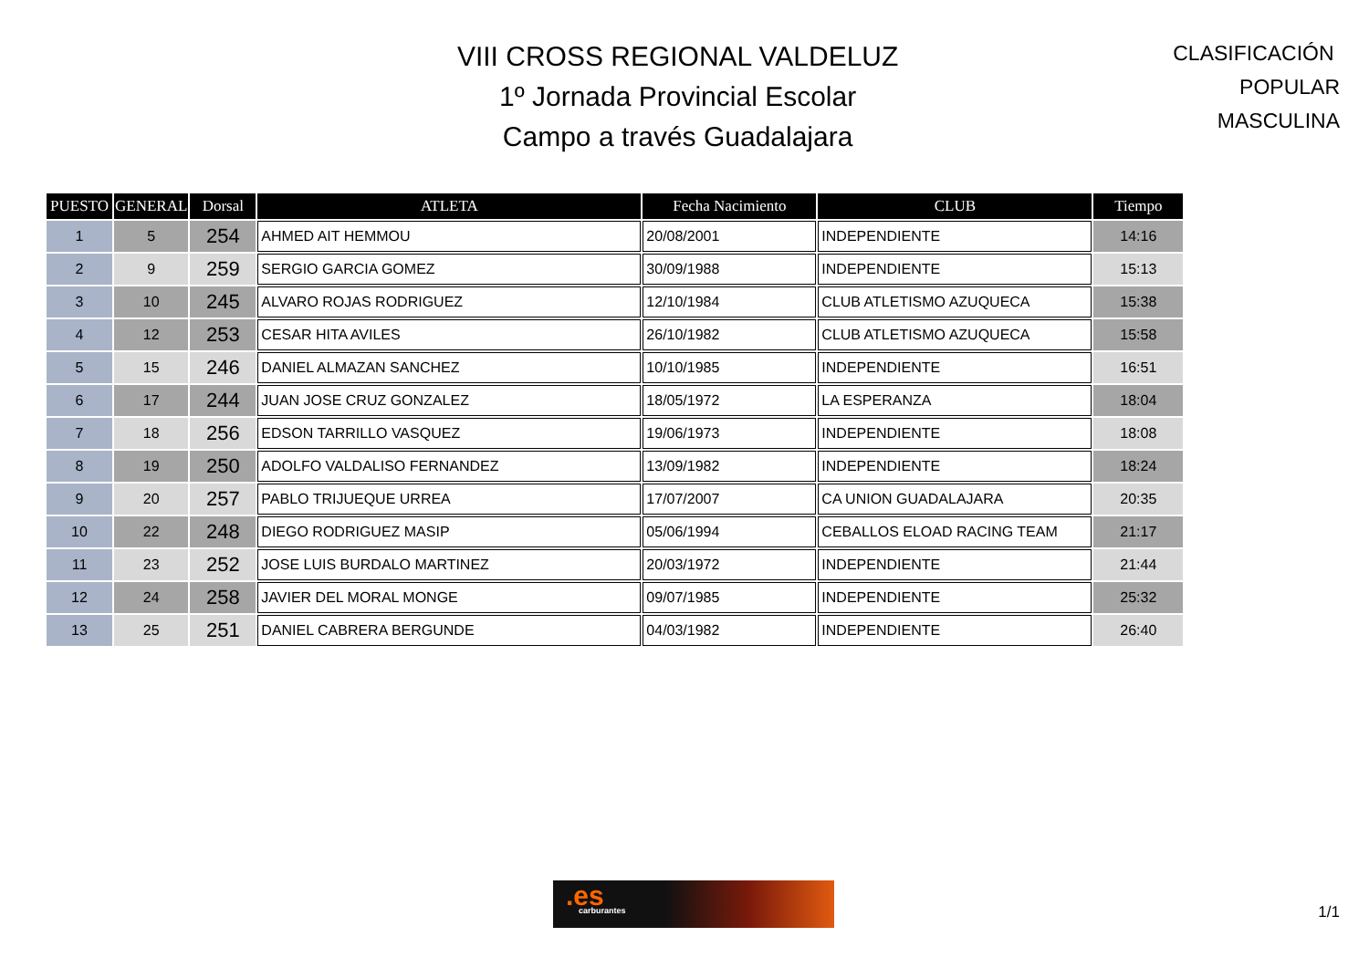VIII CROSS REGIONAL VALDELUZ
1º Jornada Provincial Escolar
Campo a través Guadalajara
CLASIFICACIÓN POPULAR
MASCULINA
| PUESTO | GENERAL | Dorsal | ATLETA | Fecha Nacimiento | CLUB | Tiempo |
| --- | --- | --- | --- | --- | --- | --- |
| 1 | 5 | 254 | AHMED AIT HEMMOU | 20/08/2001 | INDEPENDIENTE | 14:16 |
| 2 | 9 | 259 | SERGIO GARCIA GOMEZ | 30/09/1988 | INDEPENDIENTE | 15:13 |
| 3 | 10 | 245 | ALVARO ROJAS RODRIGUEZ | 12/10/1984 | CLUB ATLETISMO AZUQUECA | 15:38 |
| 4 | 12 | 253 | CESAR HITA AVILES | 26/10/1982 | CLUB ATLETISMO AZUQUECA | 15:58 |
| 5 | 15 | 246 | DANIEL ALMAZAN SANCHEZ | 10/10/1985 | INDEPENDIENTE | 16:51 |
| 6 | 17 | 244 | JUAN JOSE CRUZ GONZALEZ | 18/05/1972 | LA ESPERANZA | 18:04 |
| 7 | 18 | 256 | EDSON TARRILLO VASQUEZ | 19/06/1973 | INDEPENDIENTE | 18:08 |
| 8 | 19 | 250 | ADOLFO VALDALISO FERNANDEZ | 13/09/1982 | INDEPENDIENTE | 18:24 |
| 9 | 20 | 257 | PABLO TRIJUEQUE URREA | 17/07/2007 | CA UNION GUADALAJARA | 20:35 |
| 10 | 22 | 248 | DIEGO RODRIGUEZ MASIP | 05/06/1994 | CEBALLOS ELOAD RACING TEAM | 21:17 |
| 11 | 23 | 252 | JOSE LUIS BURDALO MARTINEZ | 20/03/1972 | INDEPENDIENTE | 21:44 |
| 12 | 24 | 258 | JAVIER DEL MORAL MONGE | 09/07/1985 | INDEPENDIENTE | 25:32 |
| 13 | 25 | 251 | DANIEL CABRERA BERGUNDE | 04/03/1982 | INDEPENDIENTE | 26:40 |
.es
carburantes
1/1